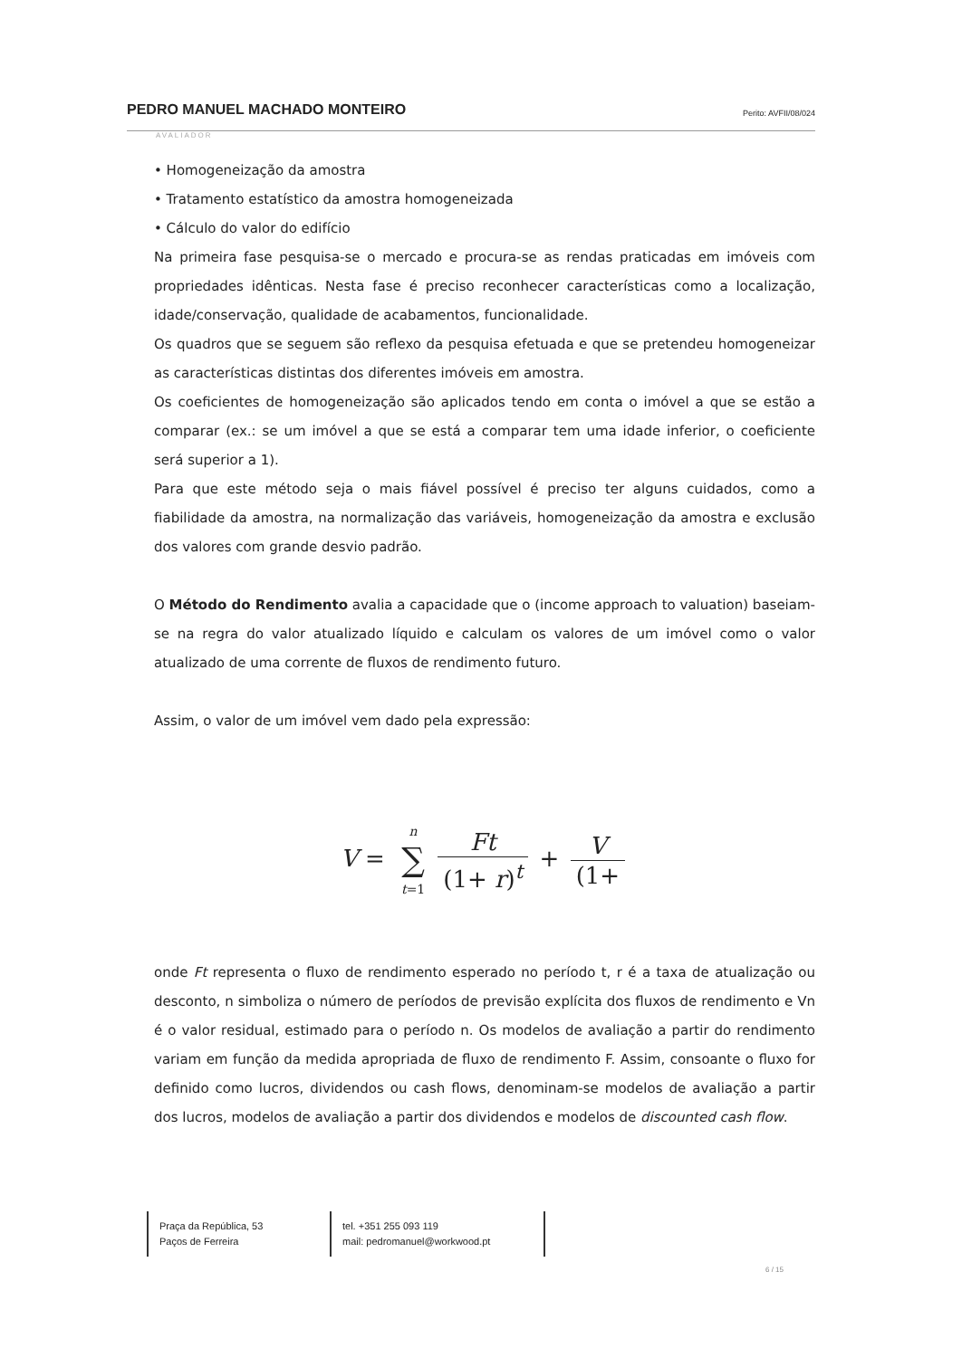PEDRO MANUEL MACHADO MONTEIRO Perito: AVFII/08/024
AVALIADOR
• Homogeneização da amostra
• Tratamento estatístico da amostra homogeneizada
• Cálculo do valor do edifício
Na primeira fase pesquisa-se o mercado e procura-se as rendas praticadas em imóveis com propriedades idênticas. Nesta fase é preciso reconhecer características como a localização, idade/conservação, qualidade de acabamentos, funcionalidade.
Os quadros que se seguem são reflexo da pesquisa efetuada e que se pretendeu homogeneizar as características distintas dos diferentes imóveis em amostra.
Os coeficientes de homogeneização são aplicados tendo em conta o imóvel a que se estão a comparar (ex.: se um imóvel a que se está a comparar tem uma idade inferior, o coeficiente será superior a 1).
Para que este método seja o mais fiável possível é preciso ter alguns cuidados, como a fiabilidade da amostra, na normalização das variáveis, homogeneização da amostra e exclusão dos valores com grande desvio padrão.
O Método do Rendimento avalia a capacidade que o (income approach to valuation) baseiam-se na regra do valor atualizado líquido e calculam os valores de um imóvel como o valor atualizado de uma corrente de fluxos de rendimento futuro.
Assim, o valor de um imóvel vem dado pela expressão:
V = n ∑ t=1 Ft (1+ r)<sup>t</sup> + V (1+
onde Ft representa o fluxo de rendimento esperado no período t, r é a taxa de atualização ou desconto, n simboliza o número de períodos de previsão explícita dos fluxos de rendimento e Vn é o valor residual, estimado para o período n. Os modelos de avaliação a partir do rendimento variam em função da medida apropriada de fluxo de rendimento F. Assim, consoante o fluxo for definido como lucros, dividendos ou cash flows, denominam-se modelos de avaliação a partir dos lucros, modelos de avaliação a partir dos dividendos e modelos de discounted cash flow.
Praça da República, 53
Paços de Ferreira
tel. +351 255 093 119
mail: pedromanuel@workwood.pt
6 / 15